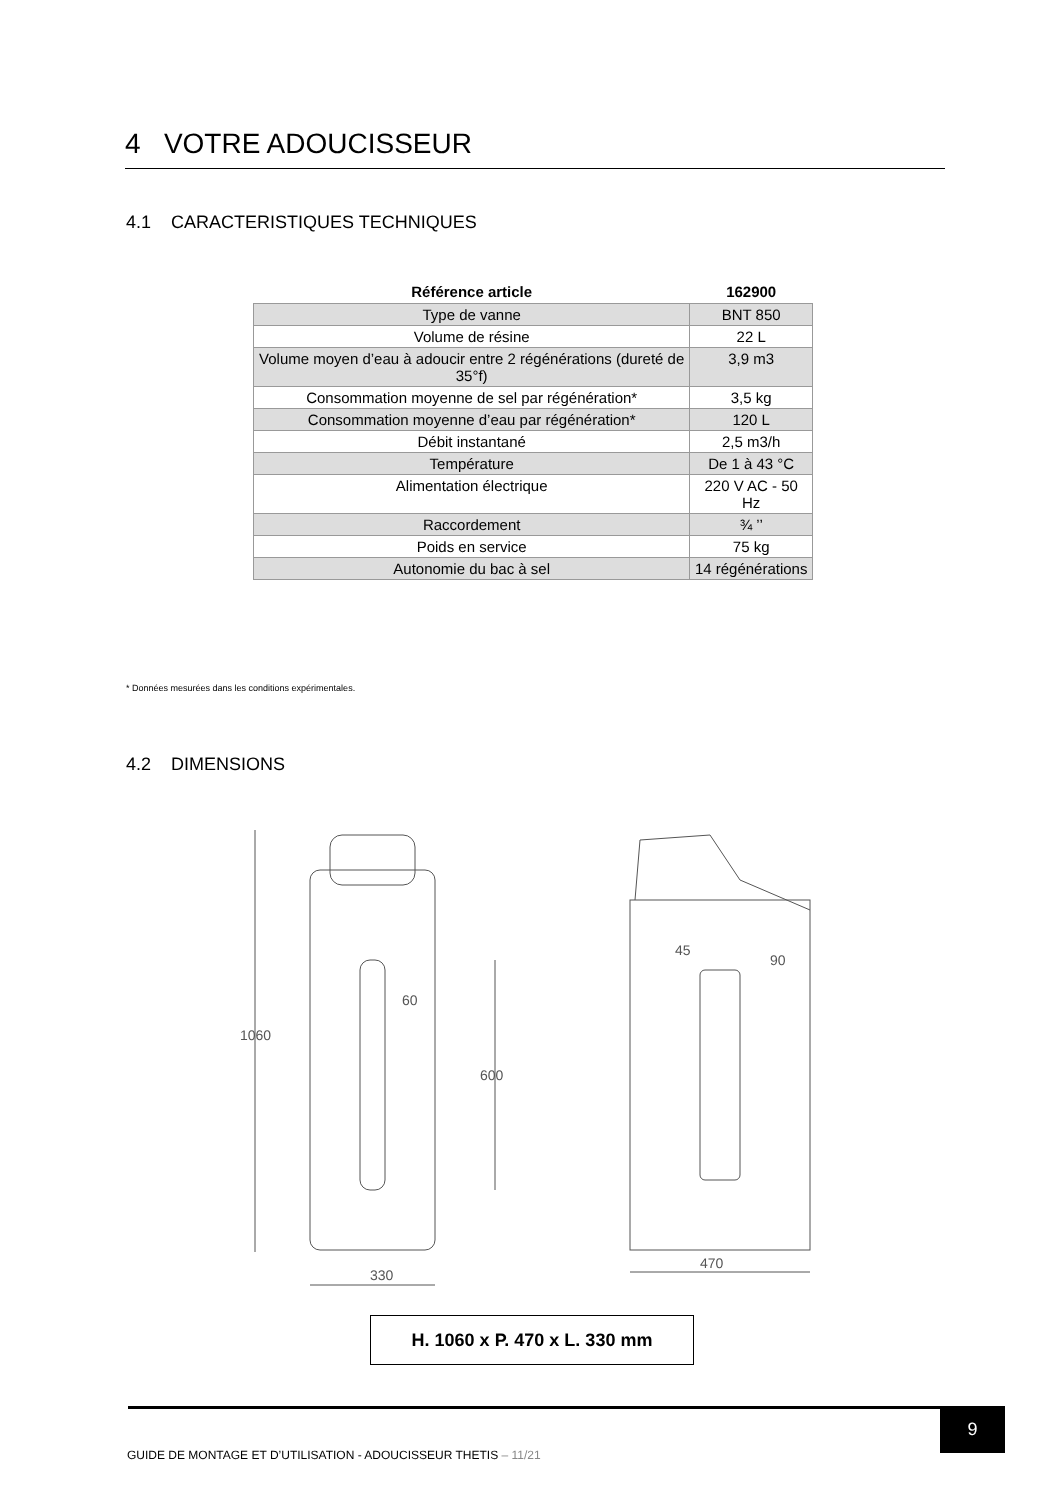4 VOTRE ADOUCISSEUR
4.1 CARACTERISTIQUES TECHNIQUES
| Référence article | 162900 |
| --- | --- |
| Type de vanne | BNT 850 |
| Volume de résine | 22 L |
| Volume moyen d’eau à adoucir entre 2 régénérations (dureté de 35°f) | 3,9 m3 |
| Consommation moyenne de sel par régénération* | 3,5 kg |
| Consommation moyenne d’eau par régénération* | 120 L |
| Débit instantané | 2,5 m3/h |
| Température | De 1 à 43 °C |
| Alimentation électrique | 220 V AC - 50 Hz |
| Raccordement | ¾ ’’ |
| Poids en service | 75 kg |
| Autonomie du bac à sel | 14 régénérations |
* Données mesurées dans les conditions expérimentales.
4.2 DIMENSIONS
60
330
470
90
1060
600
45
H. 1060 x P. 470 x L. 330 mm
9
GUIDE DE MONTAGE ET D’UTILISATION - ADOUCISSEUR THETIS – 11/21